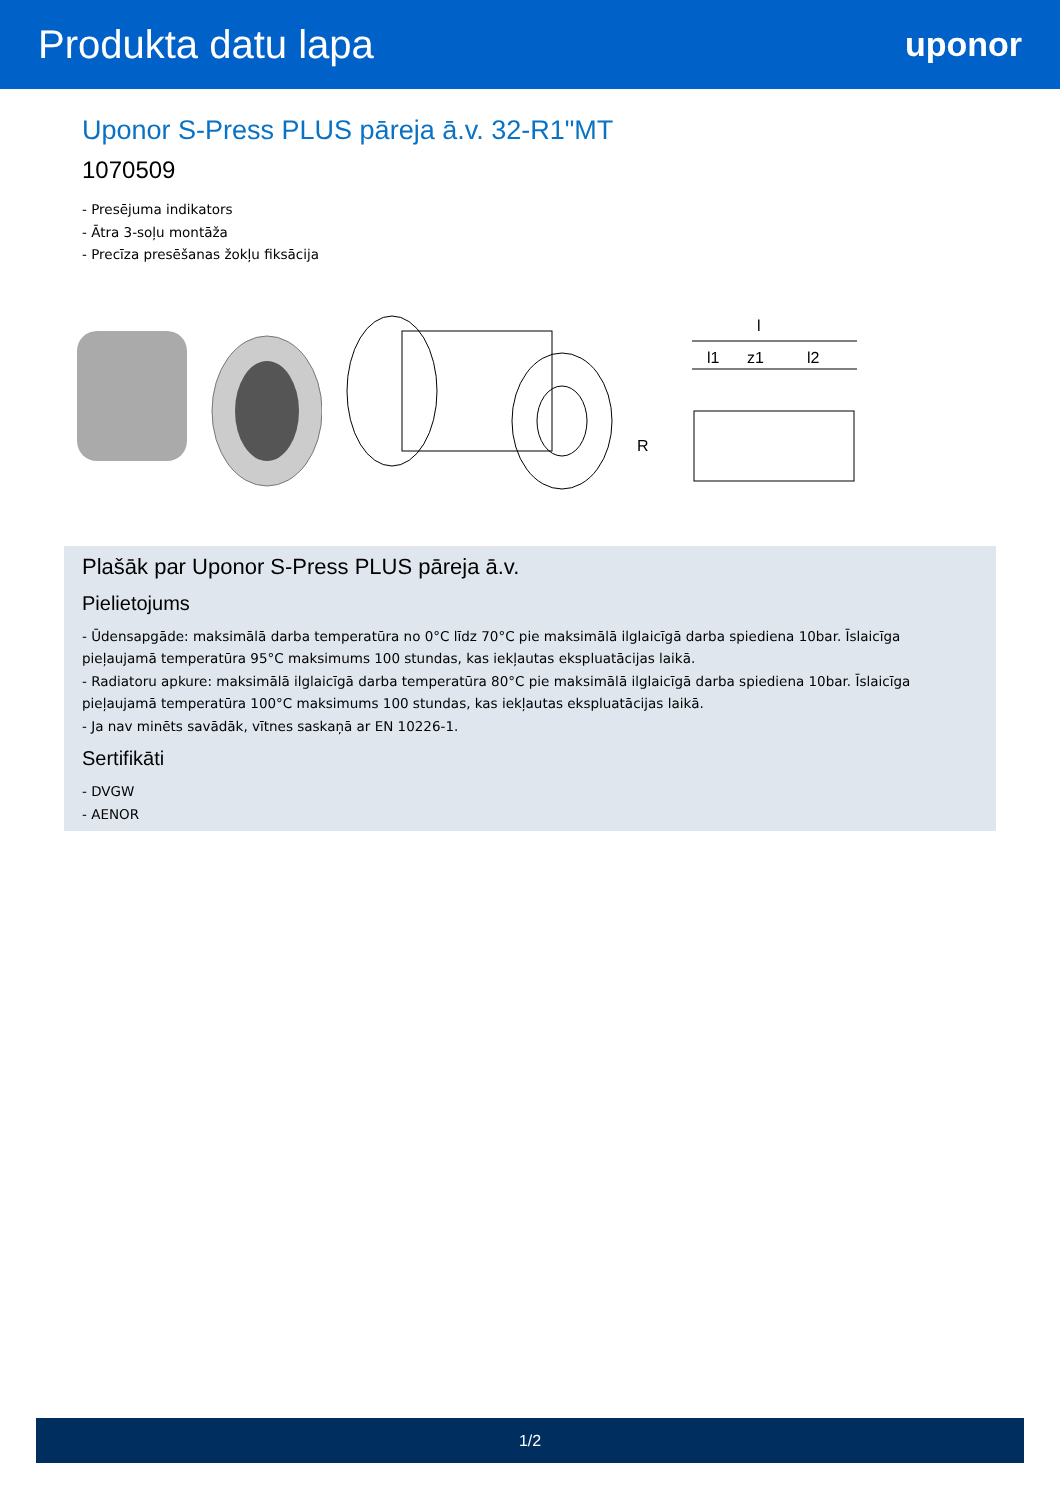Produkta datu lapa
uponor
Uponor S-Press PLUS pāreja ā.v. 32-R1"MT
1070509
- Presējuma indikators
- Ātra 3-soļu montāža
- Precīza presēšanas žokļu fiksācija
l
l1
z1
l2
R
Plašāk par Uponor S-Press PLUS pāreja ā.v.
Pielietojums
- Ūdensapgāde: maksimālā darba temperatūra no 0°C līdz 70°C pie maksimālā ilglaicīgā darba spiediena 10bar. Īslaicīga pieļaujamā temperatūra 95°C maksimums 100 stundas, kas iekļautas ekspluatācijas laikā.
- Radiatoru apkure: maksimālā ilglaicīgā darba temperatūra 80°C pie maksimālā ilglaicīgā darba spiediena 10bar. Īslaicīga pieļaujamā temperatūra 100°C maksimums 100 stundas, kas iekļautas ekspluatācijas laikā.
- Ja nav minēts savādāk, vītnes saskaņā ar EN 10226-1.
Sertifikāti
- DVGW
- AENOR
1/2